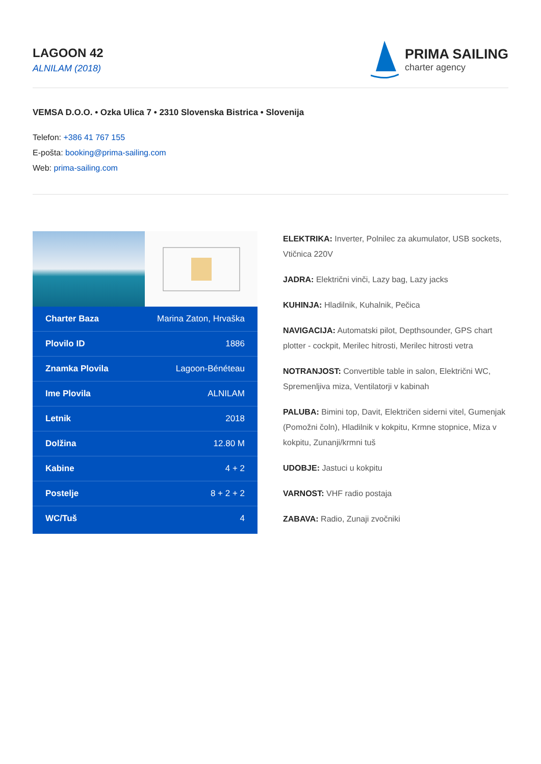LAGOON 42
ALNILAM (2018)
PRIMA SAILING
charter agency
VEMSA D.O.O. • Ozka Ulica 7 • 2310 Slovenska Bistrica • Slovenija
Telefon: +386 41 767 155
E-pošta: booking@prima-sailing.com
Web: prima-sailing.com
| Charter Baza | Marina Zaton, Hrvaška |
| Plovilo ID | 1886 |
| Znamka Plovila | Lagoon-Bénéteau |
| Ime Plovila | ALNILAM |
| Letnik | 2018 |
| Dolžina | 12.80 M |
| Kabine | 4 + 2 |
| Postelje | 8 + 2 + 2 |
| WC/Tuš | 4 |
ELEKTRIKA: Inverter, Polnilec za akumulator, USB sockets, Vtičnica 220V
JADRA: Električni vinči, Lazy bag, Lazy jacks
KUHINJA: Hladilnik, Kuhalnik, Pečica
NAVIGACIJA: Automatski pilot, Depthsounder, GPS chart plotter - cockpit, Merilec hitrosti, Merilec hitrosti vetra
NOTRANJOST: Convertible table in salon, Električni WC, Spremenljiva miza, Ventilatorji v kabinah
PALUBA: Bimini top, Davit, Električen siderni vitel, Gumenjak (Pomožni čoln), Hladilnik v kokpitu, Krmne stopnice, Miza v kokpitu, Zunanji/krmni tuš
UDOBJE: Jastuci u kokpitu
VARNOST: VHF radio postaja
ZABAVA: Radio, Zunaji zvočniki